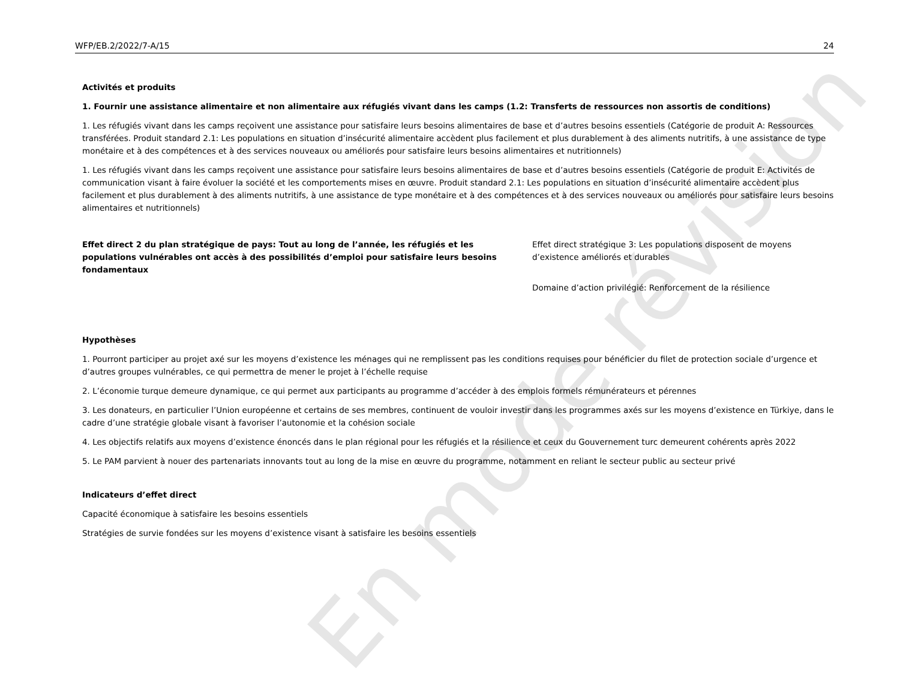En mode révision
WFP/EB.2/2022/7-A/15 24
Activités et produits
1. Fournir une assistance alimentaire et non alimentaire aux réfugiés vivant dans les camps (1.2: Transferts de ressources non assortis de conditions)
1. Les réfugiés vivant dans les camps reçoivent une assistance pour satisfaire leurs besoins alimentaires de base et d’autres besoins essentiels (Catégorie de produit A: Ressources transférées. Produit standard 2.1: Les populations en situation d’insécurité alimentaire accèdent plus facilement et plus durablement à des aliments nutritifs, à une assistance de type monétaire et à des compétences et à des services nouveaux ou améliorés pour satisfaire leurs besoins alimentaires et nutritionnels)
1. Les réfugiés vivant dans les camps reçoivent une assistance pour satisfaire leurs besoins alimentaires de base et d’autres besoins essentiels (Catégorie de produit E: Activités de communication visant à faire évoluer la société et les comportements mises en œuvre. Produit standard 2.1: Les populations en situation d’insécurité alimentaire accèdent plus facilement et plus durablement à des aliments nutritifs, à une assistance de type monétaire et à des compétences et à des services nouveaux ou améliorés pour satisfaire leurs besoins alimentaires et nutritionnels)
Effet direct 2 du plan stratégique de pays: Tout au long de l’année, les réfugiés et les populations vulnérables ont accès à des possibilités d’emploi pour satisfaire leurs besoins fondamentaux
Effet direct stratégique 3: Les populations disposent de moyens d’existence améliorés et durables
Domaine d’action privilégié: Renforcement de la résilience
Hypothèses
1. Pourront participer au projet axé sur les moyens d’existence les ménages qui ne remplissent pas les conditions requises pour bénéficier du filet de protection sociale d’urgence et d’autres groupes vulnérables, ce qui permettra de mener le projet à l’échelle requise
2. L’économie turque demeure dynamique, ce qui permet aux participants au programme d’accéder à des emplois formels rémunérateurs et pérennes
3. Les donateurs, en particulier l’Union européenne et certains de ses membres, continuent de vouloir investir dans les programmes axés sur les moyens d’existence en Türkiye, dans le cadre d’une stratégie globale visant à favoriser l’autonomie et la cohésion sociale
4. Les objectifs relatifs aux moyens d’existence énoncés dans le plan régional pour les réfugiés et la résilience et ceux du Gouvernement turc demeurent cohérents après 2022
5. Le PAM parvient à nouer des partenariats innovants tout au long de la mise en œuvre du programme, notamment en reliant le secteur public au secteur privé
Indicateurs d’effet direct
Capacité économique à satisfaire les besoins essentiels
Stratégies de survie fondées sur les moyens d’existence visant à satisfaire les besoins essentiels